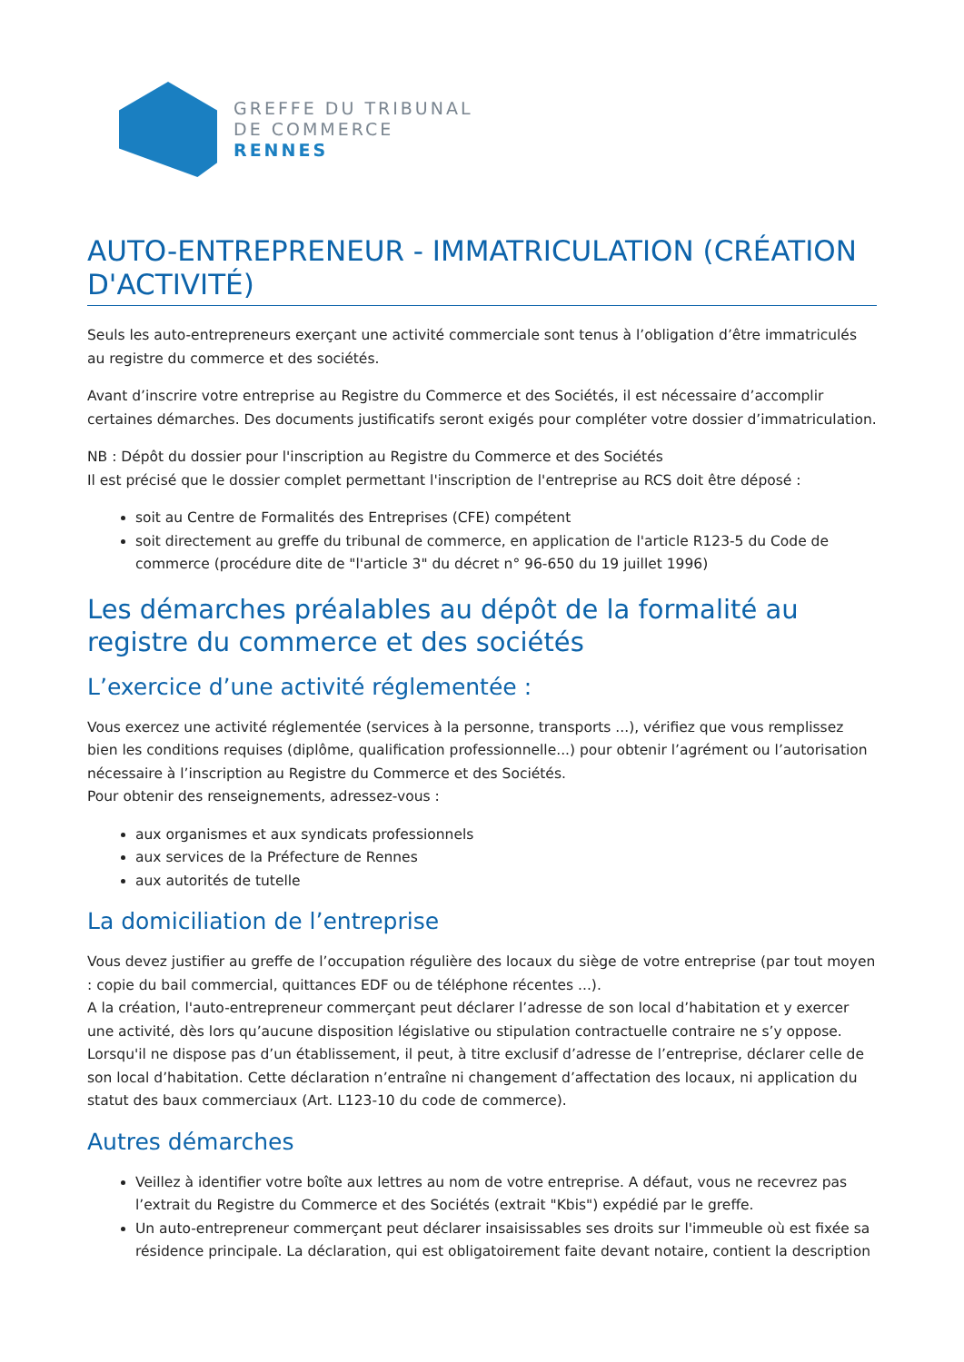GREFFE DU TRIBUNAL
DE COMMERCE
RENNES
AUTO-ENTREPRENEUR - IMMATRICULATION (CRÉATION D'ACTIVITÉ)
Seuls les auto-entrepreneurs exerçant une activité commerciale sont tenus à l’obligation d’être immatriculés au registre du commerce et des sociétés.
Avant d’inscrire votre entreprise au Registre du Commerce et des Sociétés, il est nécessaire d’accomplir certaines démarches. Des documents justificatifs seront exigés pour compléter votre dossier d’immatriculation.
NB : Dépôt du dossier pour l'inscription au Registre du Commerce et des Sociétés
Il est précisé que le dossier complet permettant l'inscription de l'entreprise au RCS doit être déposé :
soit au Centre de Formalités des Entreprises (CFE) compétent
soit directement au greffe du tribunal de commerce, en application de l'article R123-5 du Code de commerce (procédure dite de "l'article 3" du décret n° 96-650 du 19 juillet 1996)
Les démarches préalables au dépôt de la formalité au registre du commerce et des sociétés
L’exercice d’une activité réglementée :
Vous exercez une activité réglementée (services à la personne, transports ...), vérifiez que vous remplissez bien les conditions requises (diplôme, qualification professionnelle...) pour obtenir l’agrément ou l’autorisation nécessaire à l’inscription au Registre du Commerce et des Sociétés.
Pour obtenir des renseignements, adressez-vous :
aux organismes et aux syndicats professionnels
aux services de la Préfecture de Rennes
aux autorités de tutelle
La domiciliation de l’entreprise
Vous devez justifier au greffe de l’occupation régulière des locaux du siège de votre entreprise (par tout moyen : copie du bail commercial, quittances EDF ou de téléphone récentes ...).
A la création, l'auto-entrepreneur commerçant peut déclarer l’adresse de son local d’habitation et y exercer une activité, dès lors qu’aucune disposition législative ou stipulation contractuelle contraire ne s’y oppose.
Lorsqu'il ne dispose pas d’un établissement, il peut, à titre exclusif d’adresse de l’entreprise, déclarer celle de son local d’habitation. Cette déclaration n’entraîne ni changement d’affectation des locaux, ni application du statut des baux commerciaux (Art. L123-10 du code de commerce).
Autres démarches
Veillez à identifier votre boîte aux lettres au nom de votre entreprise. A défaut, vous ne recevrez pas l’extrait du Registre du Commerce et des Sociétés (extrait "Kbis") expédié par le greffe.
Un auto-entrepreneur commerçant peut déclarer insaisissables ses droits sur l'immeuble où est fixée sa résidence principale. La déclaration, qui est obligatoirement faite devant notaire, contient la description